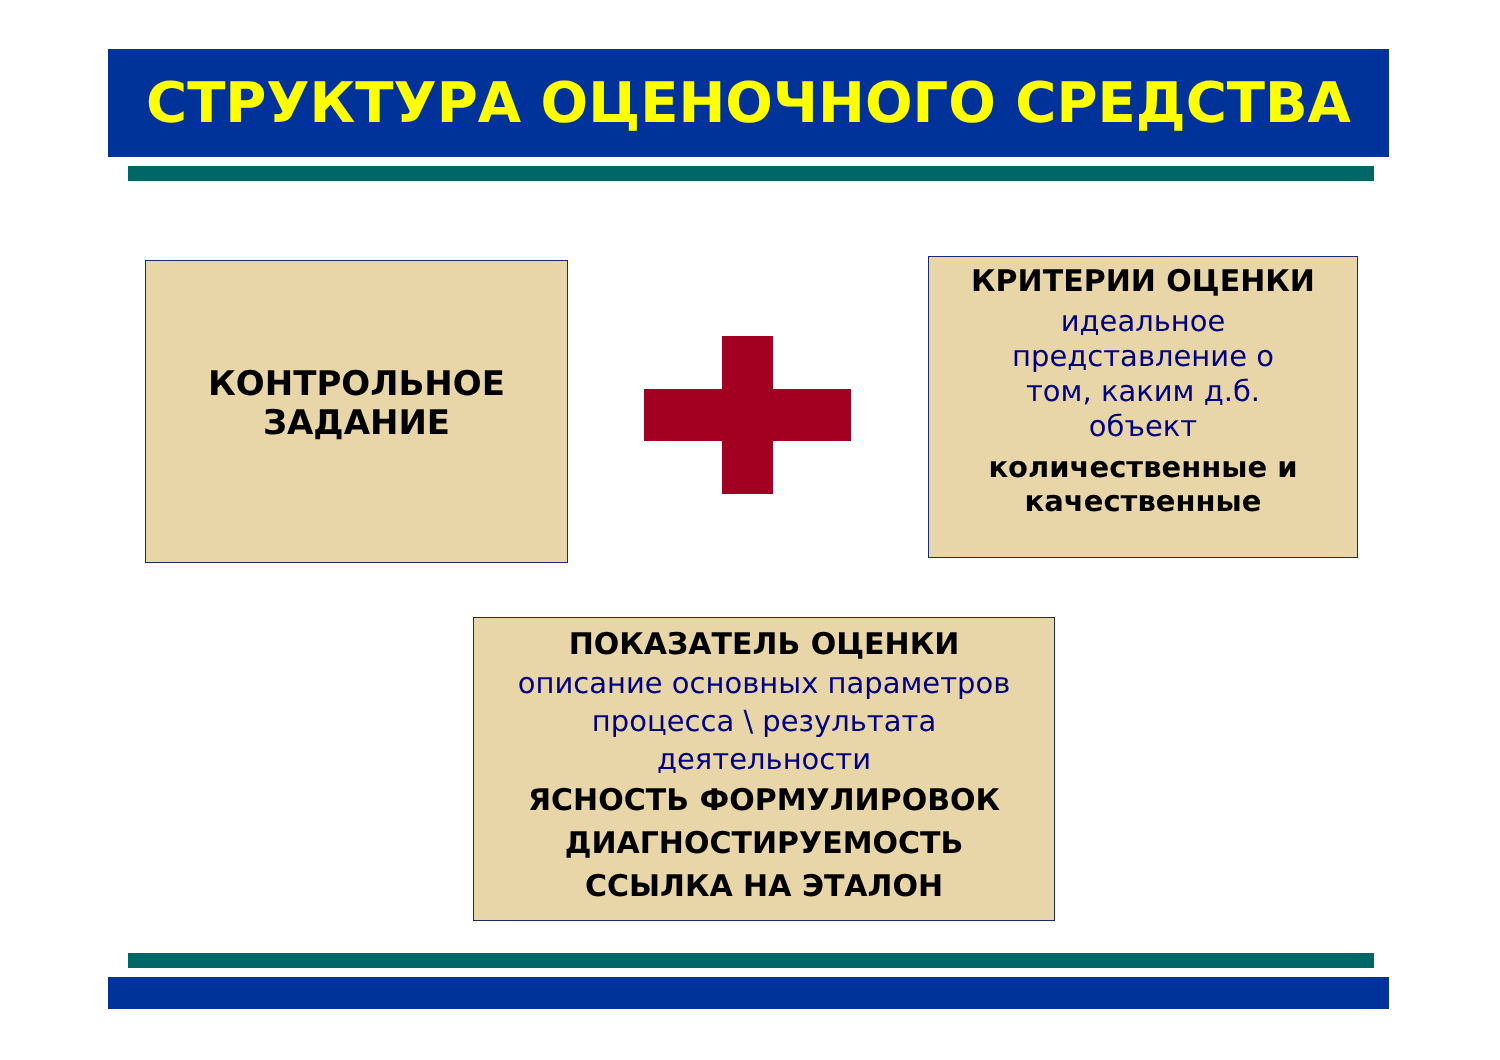СТРУКТУРА ОЦЕНОЧНОГО СРЕДСТВА
КОНТРОЛЬНОЕ
ЗАДАНИЕ
КРИТЕРИИ ОЦЕНКИ
идеальное
представление о
том, каким д.б.
объект
количественные и
качественные
ПОКАЗАТЕЛЬ ОЦЕНКИ
описание основных параметров
процесса \ результата
деятельности
ЯСНОСТЬ ФОРМУЛИРОВОК
ДИАГНОСТИРУЕМОСТЬ
ССЫЛКА НА ЭТАЛОН